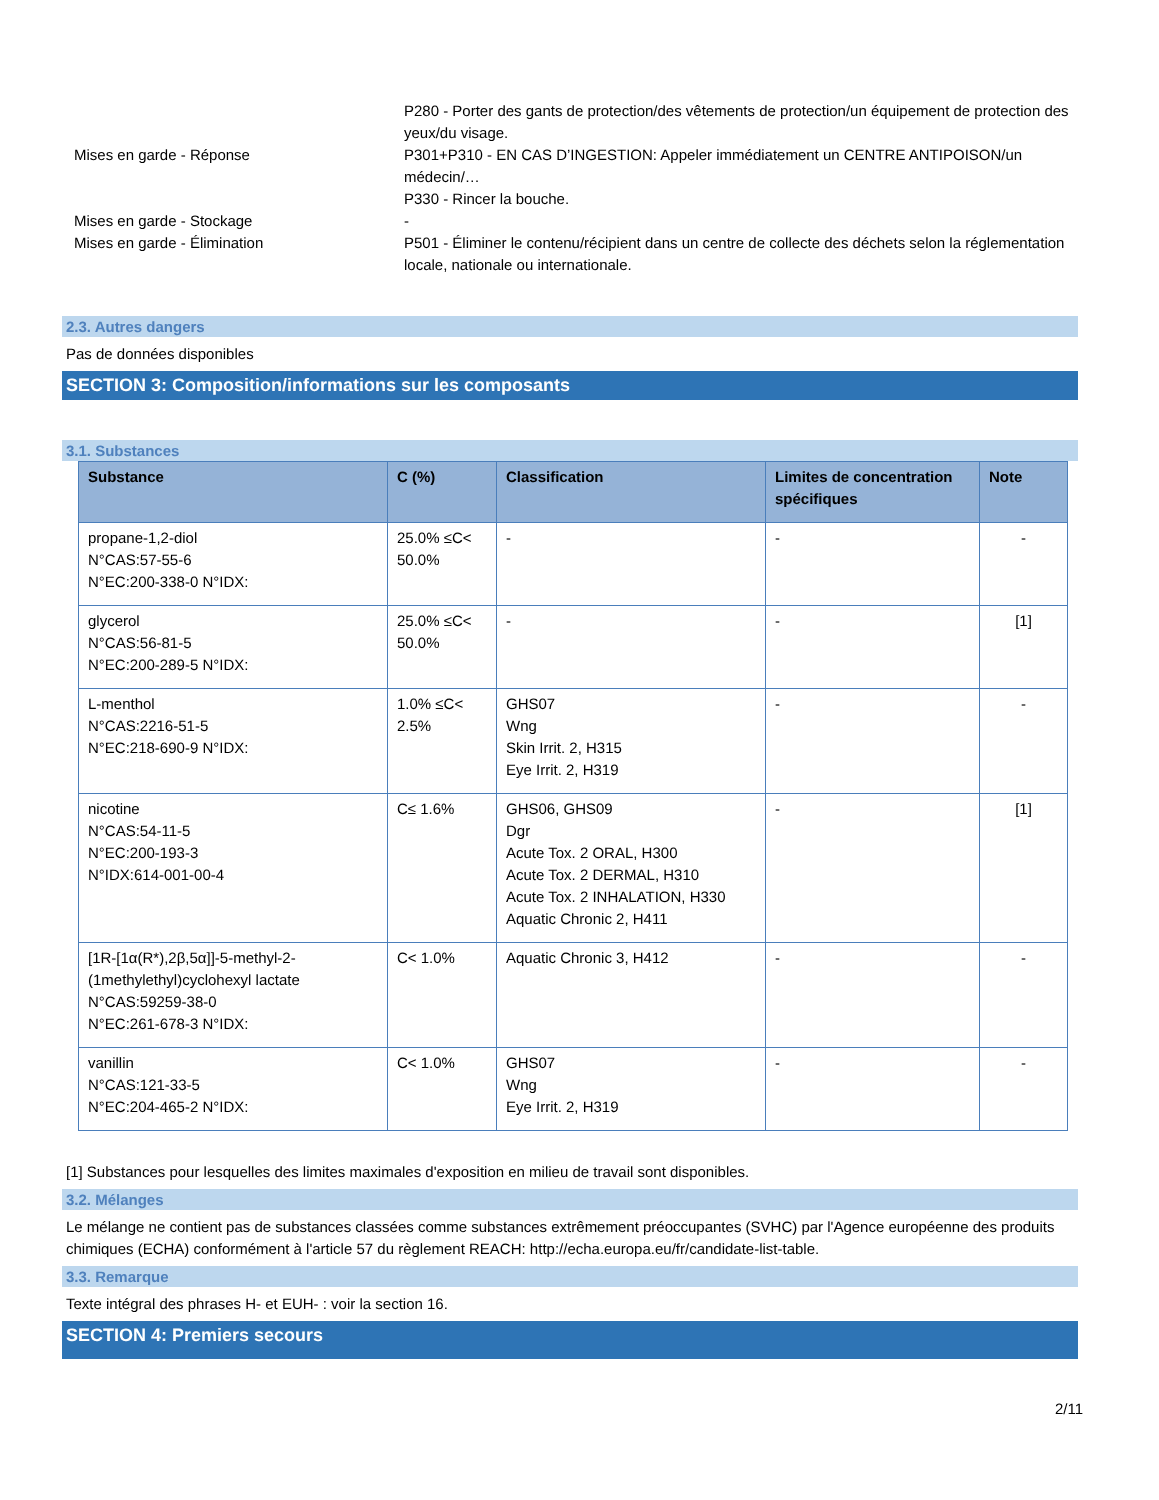P280 - Porter des gants de protection/des vêtements de protection/un équipement de protection des yeux/du visage.
Mises en garde - Réponse P301+P310 - EN CAS D’INGESTION: Appeler immédiatement un CENTRE ANTIPOISON/un médecin/…
P330 - Rincer la bouche.
Mises en garde - Stockage -
Mises en garde - Élimination P501 - Éliminer le contenu/récipient dans un centre de collecte des déchets selon la réglementation locale, nationale ou internationale.
2.3. Autres dangers
Pas de données disponibles
SECTION 3: Composition/informations sur les composants
3.1. Substances
| Substance | C (%) | Classification | Limites de concentration spécifiques | Note |
| --- | --- | --- | --- | --- |
| propane-1,2-diol N°CAS:57-55-6 N°EC:200-338-0 N°IDX: | 25.0% ≤C< 50.0% | - | - | - |
| glycerol N°CAS:56-81-5 N°EC:200-289-5 N°IDX: | 25.0% ≤C< 50.0% | - | - | [1] |
| L-menthol N°CAS:2216-51-5 N°EC:218-690-9 N°IDX: | 1.0% ≤C< 2.5% | GHS07 Wng Skin Irrit. 2, H315 Eye Irrit. 2, H319 | - | - |
| nicotine N°CAS:54-11-5 N°EC:200-193-3 N°IDX:614-001-00-4 | C≤ 1.6% | GHS06, GHS09 Dgr Acute Tox. 2 ORAL, H300 Acute Tox. 2 DERMAL, H310 Acute Tox. 2 INHALATION, H330 Aquatic Chronic 2, H411 | - | [1] |
| [1R-[1α(R*),2β,5α]]-5-methyl-2-(1methylethyl)cyclohexyl lactate N°CAS:59259-38-0 N°EC:261-678-3 N°IDX: | C< 1.0% | Aquatic Chronic 3, H412 | - | - |
| vanillin N°CAS:121-33-5 N°EC:204-465-2 N°IDX: | C< 1.0% | GHS07 Wng Eye Irrit. 2, H319 | - | - |
[1] Substances pour lesquelles des limites maximales d'exposition en milieu de travail sont disponibles.
3.2. Mélanges
Le mélange ne contient pas de substances classées comme substances extrêmement préoccupantes (SVHC) par l'Agence européenne des produits chimiques (ECHA) conformément à l'article 57 du règlement REACH: http://echa.europa.eu/fr/candidate-list-table.
3.3. Remarque
Texte intégral des phrases H- et EUH- : voir la section 16.
SECTION 4: Premiers secours
2/11